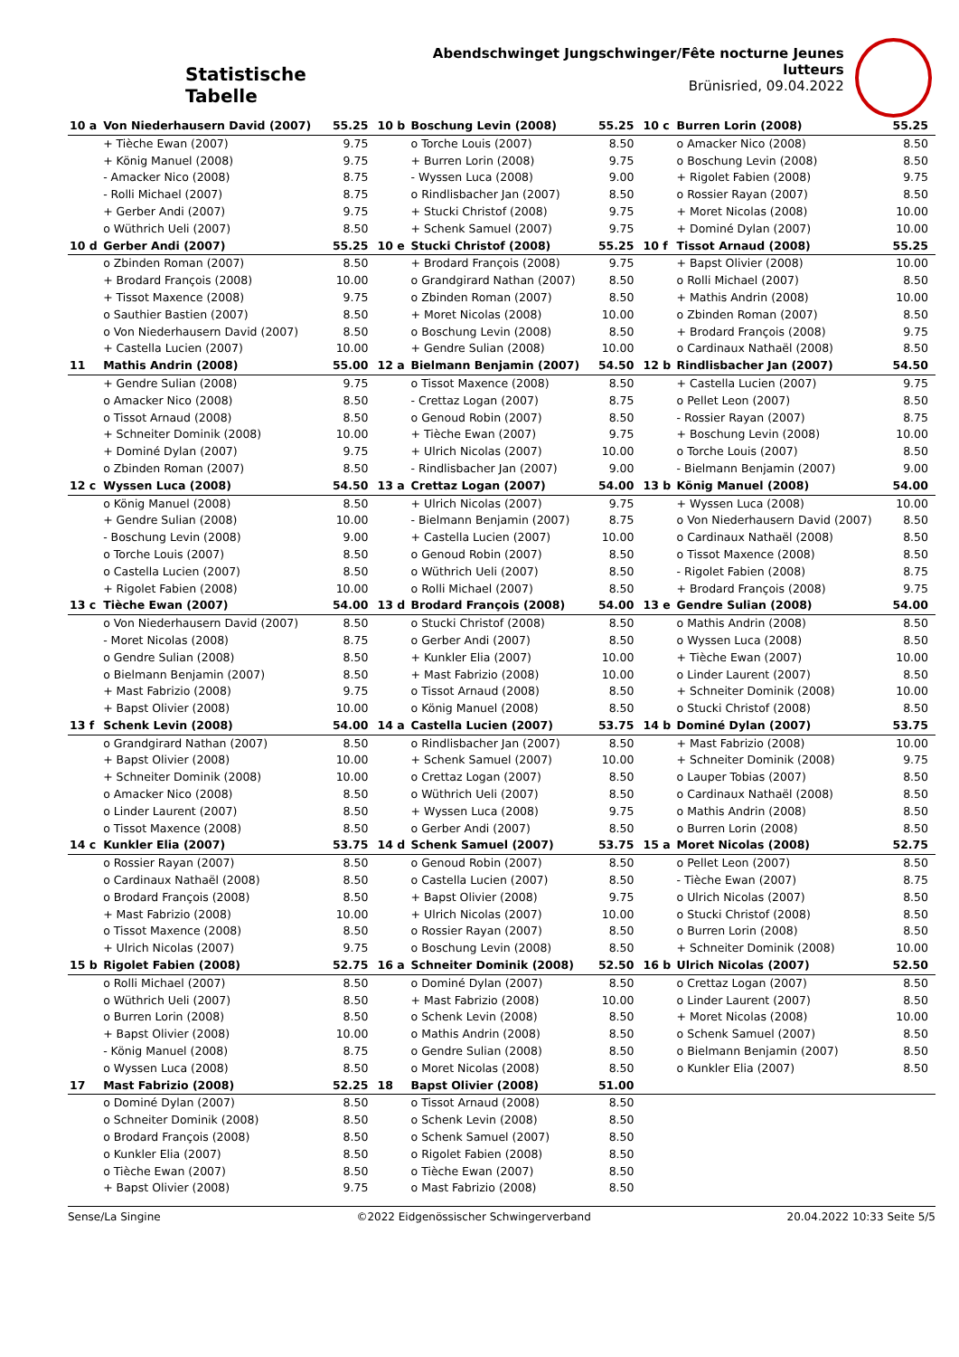Statistische Tabelle
Abendschwinget Jungschwinger/Fête nocturne Jeunes lutteurs
Brünisried, 09.04.2022
| 10 a | Von Niederhausern David (2007) | 55.25 | 10 b | Boschung Levin (2008) | 55.25 | 10 c | Burren Lorin (2008) | 55.25 |
| | + Tièche Ewan (2007) | 9.75 | | o Torche Louis (2007) | 8.50 | | o Amacker Nico (2008) | 8.50 |
| | + König Manuel (2008) | 9.75 | | + Burren Lorin (2008) | 9.75 | | o Boschung Levin (2008) | 8.50 |
| | - Amacker Nico (2008) | 8.75 | | - Wyssen Luca (2008) | 9.00 | | + Rigolet Fabien (2008) | 9.75 |
| | - Rolli Michael (2007) | 8.75 | | o Rindlisbacher Jan (2007) | 8.50 | | o Rossier Rayan (2007) | 8.50 |
| | + Gerber Andi (2007) | 9.75 | | + Stucki Christof (2008) | 9.75 | | + Moret Nicolas (2008) | 10.00 |
| | o Wüthrich Ueli (2007) | 8.50 | | + Schenk Samuel (2007) | 9.75 | | + Dominé Dylan (2007) | 10.00 |
| 10 d | Gerber Andi (2007) | 55.25 | 10 e | Stucki Christof (2008) | 55.25 | 10 f | Tissot Arnaud (2008) | 55.25 |
| | o Zbinden Roman (2007) | 8.50 | | + Brodard François (2008) | 9.75 | | + Bapst Olivier (2008) | 10.00 |
| | + Brodard François (2008) | 10.00 | | o Grandgirard Nathan (2007) | 8.50 | | o Rolli Michael (2007) | 8.50 |
| | + Tissot Maxence (2008) | 9.75 | | o Zbinden Roman (2007) | 8.50 | | + Mathis Andrin (2008) | 10.00 |
| | o Sauthier Bastien (2007) | 8.50 | | + Moret Nicolas (2008) | 10.00 | | o Zbinden Roman (2007) | 8.50 |
| | o Von Niederhausern David (2007) | 8.50 | | o Boschung Levin (2008) | 8.50 | | + Brodard François (2008) | 9.75 |
| | + Castella Lucien (2007) | 10.00 | | + Gendre Sulian (2008) | 10.00 | | o Cardinaux Nathaël (2008) | 8.50 |
| 11 | Mathis Andrin (2008) | 55.00 | 12 a | Bielmann Benjamin (2007) | 54.50 | 12 b | Rindlisbacher Jan (2007) | 54.50 |
| | + Gendre Sulian (2008) | 9.75 | | o Tissot Maxence (2008) | 8.50 | | + Castella Lucien (2007) | 9.75 |
| | o Amacker Nico (2008) | 8.50 | | - Crettaz Logan (2007) | 8.75 | | o Pellet Leon (2007) | 8.50 |
| | o Tissot Arnaud (2008) | 8.50 | | o Genoud Robin (2007) | 8.50 | | - Rossier Rayan (2007) | 8.75 |
| | + Schneiter Dominik (2008) | 10.00 | | + Tièche Ewan (2007) | 9.75 | | + Boschung Levin (2008) | 10.00 |
| | + Dominé Dylan (2007) | 9.75 | | + Ulrich Nicolas (2007) | 10.00 | | o Torche Louis (2007) | 8.50 |
| | o Zbinden Roman (2007) | 8.50 | | - Rindlisbacher Jan (2007) | 9.00 | | - Bielmann Benjamin (2007) | 9.00 |
| 12 c | Wyssen Luca (2008) | 54.50 | 13 a | Crettaz Logan (2007) | 54.00 | 13 b | König Manuel (2008) | 54.00 |
| | o König Manuel (2008) | 8.50 | | + Ulrich Nicolas (2007) | 9.75 | | + Wyssen Luca (2008) | 10.00 |
| | + Gendre Sulian (2008) | 10.00 | | - Bielmann Benjamin (2007) | 8.75 | | o Von Niederhausern David (2007) | 8.50 |
| | - Boschung Levin (2008) | 9.00 | | + Castella Lucien (2007) | 10.00 | | o Cardinaux Nathaël (2008) | 8.50 |
| | o Torche Louis (2007) | 8.50 | | o Genoud Robin (2007) | 8.50 | | o Tissot Maxence (2008) | 8.50 |
| | o Castella Lucien (2007) | 8.50 | | o Wüthrich Ueli (2007) | 8.50 | | - Rigolet Fabien (2008) | 8.75 |
| | + Rigolet Fabien (2008) | 10.00 | | o Rolli Michael (2007) | 8.50 | | + Brodard François (2008) | 9.75 |
| 13 c | Tièche Ewan (2007) | 54.00 | 13 d | Brodard François (2008) | 54.00 | 13 e | Gendre Sulian (2008) | 54.00 |
| | o Von Niederhausern David (2007) | 8.50 | | o Stucki Christof (2008) | 8.50 | | o Mathis Andrin (2008) | 8.50 |
| | - Moret Nicolas (2008) | 8.75 | | o Gerber Andi (2007) | 8.50 | | o Wyssen Luca (2008) | 8.50 |
| | o Gendre Sulian (2008) | 8.50 | | + Kunkler Elia (2007) | 10.00 | | + Tièche Ewan (2007) | 10.00 |
| | o Bielmann Benjamin (2007) | 8.50 | | + Mast Fabrizio (2008) | 10.00 | | o Linder Laurent (2007) | 8.50 |
| | + Mast Fabrizio (2008) | 9.75 | | o Tissot Arnaud (2008) | 8.50 | | + Schneiter Dominik (2008) | 10.00 |
| | + Bapst Olivier (2008) | 10.00 | | o König Manuel (2008) | 8.50 | | o Stucki Christof (2008) | 8.50 |
| 13 f | Schenk Levin (2008) | 54.00 | 14 a | Castella Lucien (2007) | 53.75 | 14 b | Dominé Dylan (2007) | 53.75 |
| | o Grandgirard Nathan (2007) | 8.50 | | o Rindlisbacher Jan (2007) | 8.50 | | + Mast Fabrizio (2008) | 10.00 |
| | + Bapst Olivier (2008) | 10.00 | | + Schenk Samuel (2007) | 10.00 | | + Schneiter Dominik (2008) | 9.75 |
| | + Schneiter Dominik (2008) | 10.00 | | o Crettaz Logan (2007) | 8.50 | | o Lauper Tobias (2007) | 8.50 |
| | o Amacker Nico (2008) | 8.50 | | o Wüthrich Ueli (2007) | 8.50 | | o Cardinaux Nathaël (2008) | 8.50 |
| | o Linder Laurent (2007) | 8.50 | | + Wyssen Luca (2008) | 9.75 | | o Mathis Andrin (2008) | 8.50 |
| | o Tissot Maxence (2008) | 8.50 | | o Gerber Andi (2007) | 8.50 | | o Burren Lorin (2008) | 8.50 |
| 14 c | Kunkler Elia (2007) | 53.75 | 14 d | Schenk Samuel (2007) | 53.75 | 15 a | Moret Nicolas (2008) | 52.75 |
| | o Rossier Rayan (2007) | 8.50 | | o Genoud Robin (2007) | 8.50 | | o Pellet Leon (2007) | 8.50 |
| | o Cardinaux Nathaël (2008) | 8.50 | | o Castella Lucien (2007) | 8.50 | | - Tièche Ewan (2007) | 8.75 |
| | o Brodard François (2008) | 8.50 | | + Bapst Olivier (2008) | 9.75 | | o Ulrich Nicolas (2007) | 8.50 |
| | + Mast Fabrizio (2008) | 10.00 | | + Ulrich Nicolas (2007) | 10.00 | | o Stucki Christof (2008) | 8.50 |
| | o Tissot Maxence (2008) | 8.50 | | o Rossier Rayan (2007) | 8.50 | | o Burren Lorin (2008) | 8.50 |
| | + Ulrich Nicolas (2007) | 9.75 | | o Boschung Levin (2008) | 8.50 | | + Schneiter Dominik (2008) | 10.00 |
| 15 b | Rigolet Fabien (2008) | 52.75 | 16 a | Schneiter Dominik (2008) | 52.50 | 16 b | Ulrich Nicolas (2007) | 52.50 |
| | o Rolli Michael (2007) | 8.50 | | o Dominé Dylan (2007) | 8.50 | | o Crettaz Logan (2007) | 8.50 |
| | o Wüthrich Ueli (2007) | 8.50 | | + Mast Fabrizio (2008) | 10.00 | | o Linder Laurent (2007) | 8.50 |
| | o Burren Lorin (2008) | 8.50 | | o Schenk Levin (2008) | 8.50 | | + Moret Nicolas (2008) | 10.00 |
| | + Bapst Olivier (2008) | 10.00 | | o Mathis Andrin (2008) | 8.50 | | o Schenk Samuel (2007) | 8.50 |
| | - König Manuel (2008) | 8.75 | | o Gendre Sulian (2008) | 8.50 | | o Bielmann Benjamin (2007) | 8.50 |
| | o Wyssen Luca (2008) | 8.50 | | o Moret Nicolas (2008) | 8.50 | | o Kunkler Elia (2007) | 8.50 |
| 17 | Mast Fabrizio (2008) | 52.25 | 18 | Bapst Olivier (2008) | 51.00 | | | |
| | o Dominé Dylan (2007) | 8.50 | | o Tissot Arnaud (2008) | 8.50 | | | |
| | o Schneiter Dominik (2008) | 8.50 | | o Schenk Levin (2008) | 8.50 | | | |
| | o Brodard François (2008) | 8.50 | | o Schenk Samuel (2007) | 8.50 | | | |
| | o Kunkler Elia (2007) | 8.50 | | o Rigolet Fabien (2008) | 8.50 | | | |
| | o Tièche Ewan (2007) | 8.50 | | o Tièche Ewan (2007) | 8.50 | | | |
| | + Bapst Olivier (2008) | 9.75 | | o Mast Fabrizio (2008) | 8.50 | | | |
Sense/La Singine ©2022 Eidgenössischer Schwingerverband 20.04.2022 10:33 Seite 5/5